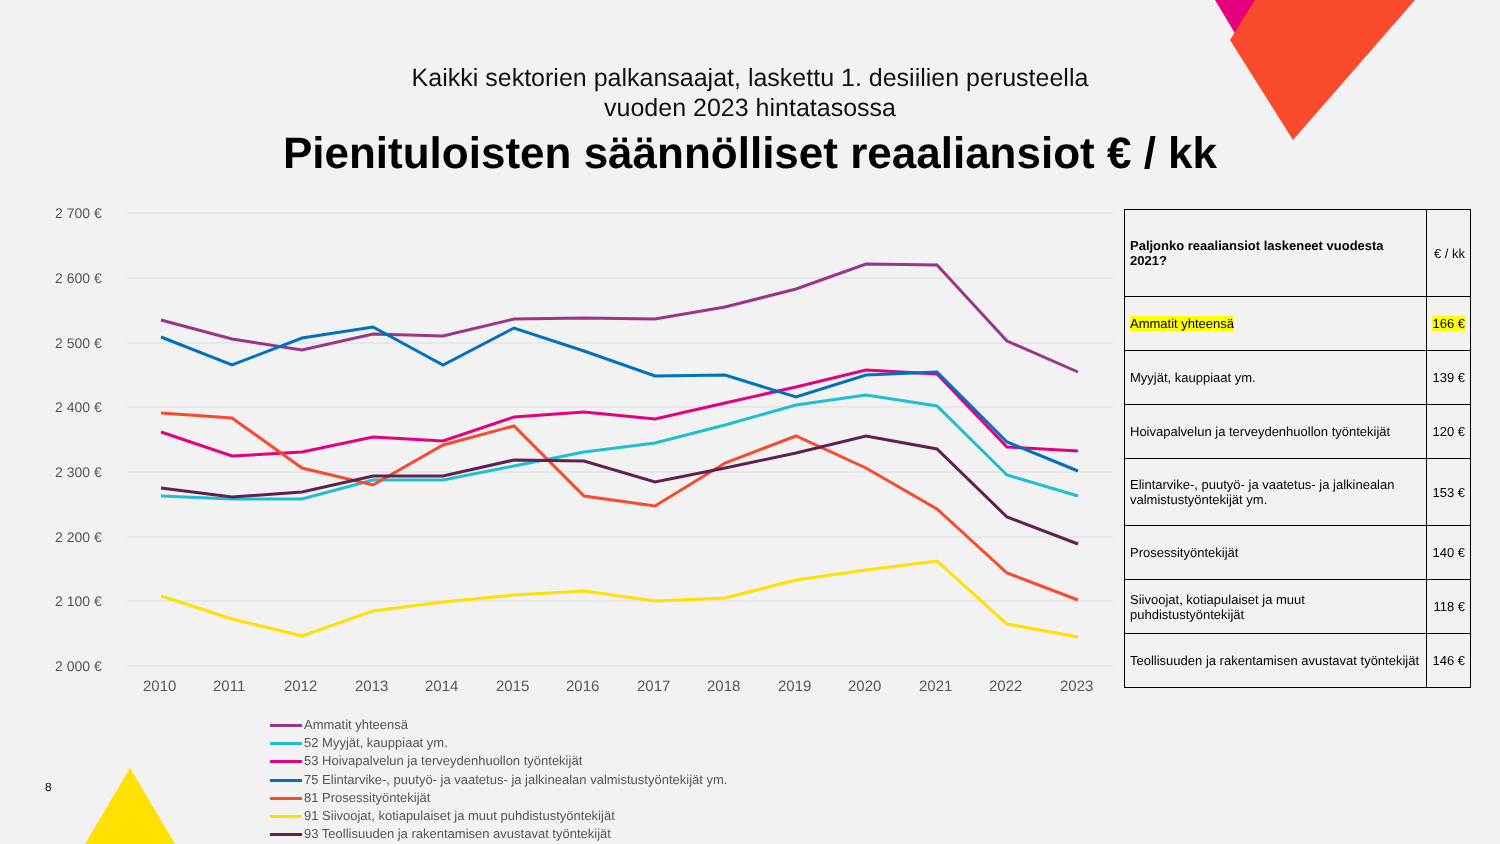Kaikki sektorien palkansaajat, laskettu 1. desiilien perusteella
vuoden 2023 hintatasossa
Pienituloisten säännölliset reaaliansiot € / kk
2 700 €
2 600 €
2 500 €
2 400 €
2 300 €
2 200 €
2 100 €
2 000 €
2010
2011
2012
2013
2014
2015
2016
2017
2018
2019
2020
2021
2022
2023
| Paljonko reaaliansiot laskeneet vuodesta 2021? | € / kk |
| --- | --- |
| Ammatit yhteensä | 166 € |
| Myyjät, kauppiaat ym. | 139 € |
| Hoivapalvelun ja terveydenhuollon työntekijät | 120 € |
| Elintarvike-, puutyö- ja vaatetus- ja jalkinealan valmistustyöntekijät ym. | 153 € |
| Prosessityöntekijät | 140 € |
| Siivoojat, kotiapulaiset ja muut puhdistustyöntekijät | 118 € |
| Teollisuuden ja rakentamisen avustavat työntekijät | 146 € |
Ammatit yhteensä
52 Myyjät, kauppiaat ym.
53 Hoivapalvelun ja terveydenhuollon työntekijät
75 Elintarvike-, puutyö- ja vaatetus- ja jalkinealan valmistustyöntekijät ym.
81 Prosessityöntekijät
91 Siivoojat, kotiapulaiset ja muut puhdistustyöntekijät
93 Teollisuuden ja rakentamisen avustavat työntekijät
8